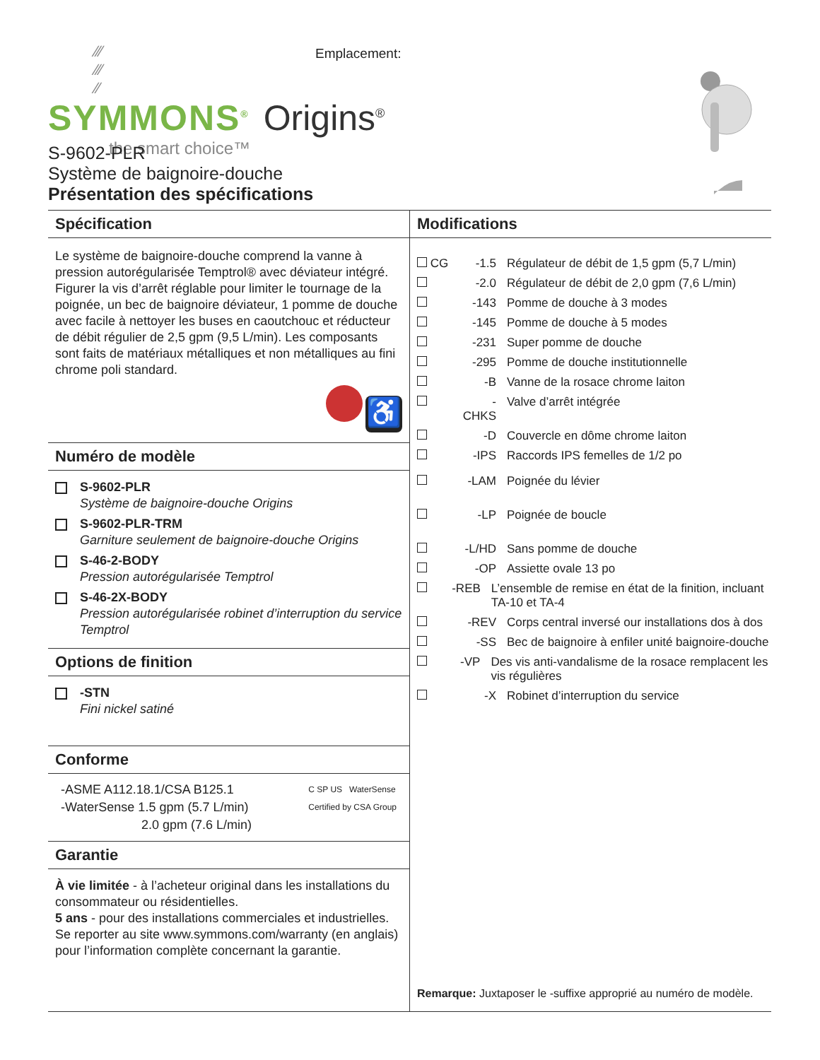⁄⁄⁄
⁄⁄⁄
⁄⁄
SYMMONS<sup>®</sup> Origins<sup>®</sup>
the smart choice™
Emplacement:
S-9602-PLR
Système de baignoire-douche
Présentation des spécifications
Spécification
Le système de baignoire-douche comprend la vanne à pression autorégularisée Temptrol® avec déviateur intégré. Figurer la vis d’arrêt réglable pour limiter le tournage de la poignée, un bec de baignoire déviateur, 1 pomme de douche avec facile à nettoyer les buses en caoutchouc et réducteur de débit régulier de 2,5 gpm (9,5 L/min). Les composants sont faits de matériaux métalliques et non métalliques au fini chrome poli standard.
♿
Numéro de modèle
S-9602-PLR
Système de baignoire-douche Origins
S-9602-PLR-TRM
Garniture seulement de baignoire-douche Origins
S-46-2-BODY
Pression autorégularisée Temptrol
S-46-2X-BODY
Pression autorégularisée robinet d’interruption du service Temptrol
Options de finition
-STN
Fini nickel satiné
Conforme
-ASME A112.18.1/CSA B125.1
-WaterSense 1.5 gpm (5.7 L/min)
2.0 gpm (7.6 L/min)
C SP US WaterSense
Certified by CSA Group
Garantie
À vie limitée - à l’acheteur original dans les installations du consommateur ou résidentielles.
5 ans - pour des installations commerciales et industrielles. Se reporter au site www.symmons.com/warranty (en anglais) pour l’information complète concernant la garantie.
Modifications
CG -1.5 Régulateur de débit de 1,5 gpm (5,7 L/min)
-2.0 Régulateur de débit de 2,0 gpm (7,6 L/min)
-143 Pomme de douche à 3 modes
-145 Pomme de douche à 5 modes
-231 Super pomme de douche
-295 Pomme de douche institutionnelle
-B Vanne de la rosace chrome laiton
-CHKS Valve d’arrêt intégrée
-D Couvercle en dôme chrome laiton
-IPS Raccords IPS femelles de 1/2 po
-LAM Poignée du lévier
-LP Poignée de boucle
-L/HD Sans pomme de douche
-OP Assiette ovale 13 po
-REB L’ensemble de remise en état de la finition, incluant TA-10 et TA-4
-REV Corps central inversé our installations dos à dos
-SS Bec de baignoire à enfiler unité baignoire-douche
-VP Des vis anti-vandalisme de la rosace remplacent les vis régulières
-X Robinet d’interruption du service
Remarque: Juxtaposer le -suffixe approprié au numéro de modèle.